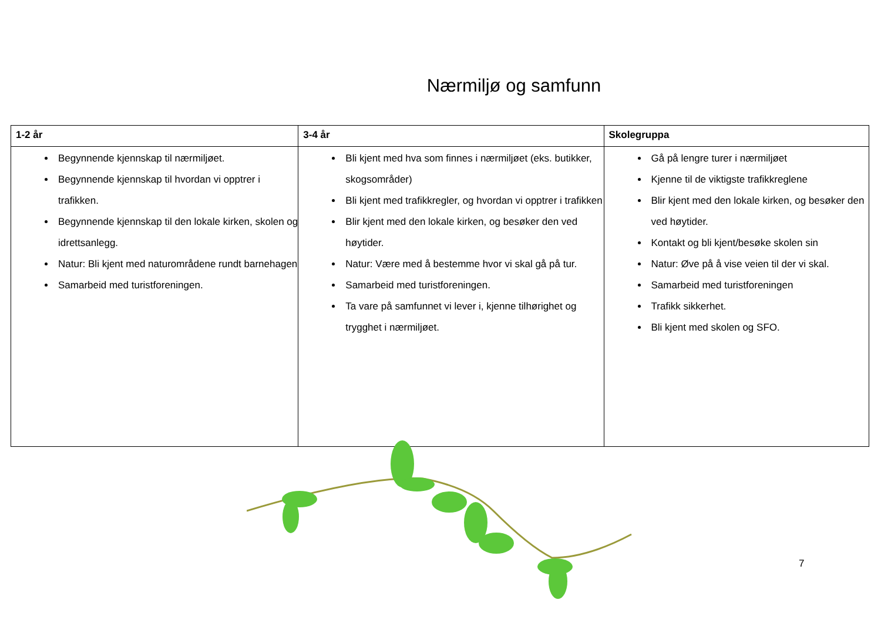Nærmiljø og samfunn
| 1-2 år | 3-4 år | Skolegruppa |
| --- | --- | --- |
| Begynnende kjennskap til nærmiljøet. Begynnende kjennskap til hvordan vi opptrer i trafikken. Begynnende kjennskap til den lokale kirken, skolen og idrettsanlegg. Natur: Bli kjent med naturområdene rundt barnehagen Samarbeid med turistforeningen. | Bli kjent med hva som finnes i nærmiljøet (eks. butikker, skogsområder) Bli kjent med trafikkregler, og hvordan vi opptrer i trafikken Blir kjent med den lokale kirken, og besøker den ved høytider. Natur: Være med å bestemme hvor vi skal gå på tur. Samarbeid med turistforeningen. Ta vare på samfunnet vi lever i, kjenne tilhørighet og trygghet i nærmiljøet. | Gå på lengre turer i nærmiljøet Kjenne til de viktigste trafikkreglene Blir kjent med den lokale kirken, og besøker den ved høytider. Kontakt og bli kjent/besøke skolen sin Natur: Øve på å vise veien til der vi skal. Samarbeid med turistforeningen Trafikk sikkerhet. Bli kjent med skolen og SFO. |
7